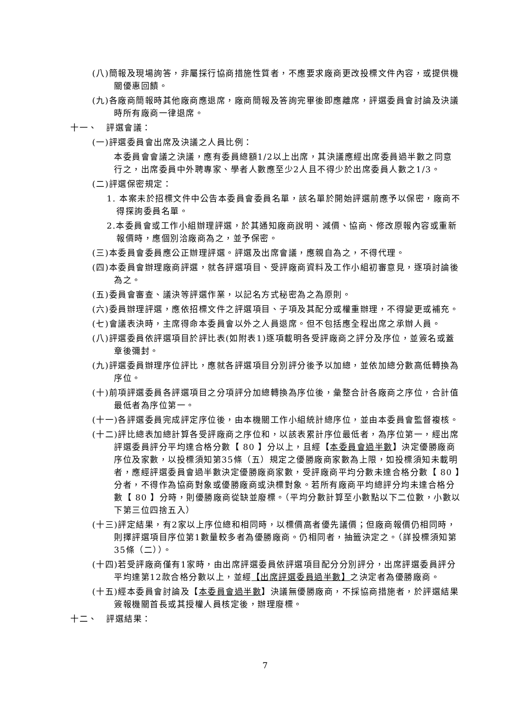(八)簡報及現場詢答，非屬採行協商措施性質者，不應要求廠商更改投標文件內容，或提供機關優惠回饋。
(九)各廠商簡報時其他廠商應退席，廠商簡報及答詢完畢後即應離席，評選委員會討論及決議時所有廠商一律退席。
十一、　評選會議：
(一)評選委員會出席及決議之人員比例：
本委員會會議之決議，應有委員總額1/2以上出席，其決議應經出席委員過半數之同意行之，出席委員中外聘專家、學者人數應至少2人且不得少於出席委員人數之1/3。
(二)評選保密規定：
1. 本案未於招標文件中公告本委員會委員名單，該名單於開始評選前應予以保密，廠商不得探詢委員名單。
2.本委員會或工作小組辦理評選，於其通知廠商說明、減價、協商、修改原報內容或重新報價時，應個別洽廠商為之，並予保密。
(三)本委員會委員應公正辦理評選。評選及出席會議，應親自為之，不得代理。
(四)本委員會辦理廠商評選，就各評選項目、受評廠商資料及工作小組初審意見，逐項討論後為之。
(五)委員會審查、議決等評選作業，以記名方式秘密為之為原則。
(六)委員辦理評選，應依招標文件之評選項目、子項及其配分或權重辦理，不得變更或補充。
(七)會議表決時，主席得命本委員會以外之人員退席。但不包括應全程出席之承辦人員。
(八)評選委員依評選項目於評比表(如附表1)逐項載明各受評廠商之評分及序位，並簽名或蓋章後彌封。
(九)評選委員辦理序位評比，應就各評選項目分別評分後予以加總，並依加總分數高低轉換為序位。
(十)前項評選委員各評選項目之分項評分加總轉換為序位後，彙整合計各廠商之序位，合計值最低者為序位第一。
(十一)各評選委員完成評定序位後，由本機關工作小組統計總序位，並由本委員會監督複核。
(十二)評比總表加總計算各受評廠商之序位和，以該表累計序位最低者，為序位第一，經出席評選委員評分平均達合格分數【 80 】分以上，且經【本委員會過半數】決定優勝廠商序位及家數，以投標須知第35條（五）規定之優勝廠商家數為上限，如投標須知未載明者，應經評選委員會過半數決定優勝廠商家數，受評廠商平均分數未達合格分數【 80 】分者，不得作為協商對象或優勝廠商或決標對象。若所有廠商平均總評分均未達合格分數【 80 】分時，則優勝廠商從缺並廢標。（平均分數計算至小數點以下二位數，小數以下第三位四捨五入）
(十三)評定結果，有2家以上序位總和相同時，以標價高者優先議價；但廠商報價仍相同時，則擇評選項目序位第1數量較多者為優勝廠商。仍相同者，抽籤決定之。（詳投標須知第35條（二））。
(十四)若受評廠商僅有1家時，由出席評選委員依評選項目配分分別評分，出席評選委員評分平均達第12款合格分數以上，並經【出席評選委員過半數】之決定者為優勝廠商。
(十五)經本委員會討論及【本委員會過半數】決議無優勝廠商，不採協商措施者，於評選結果簽報機關首長或其授權人員核定後，辦理廢標。
十二、　評選結果：
7